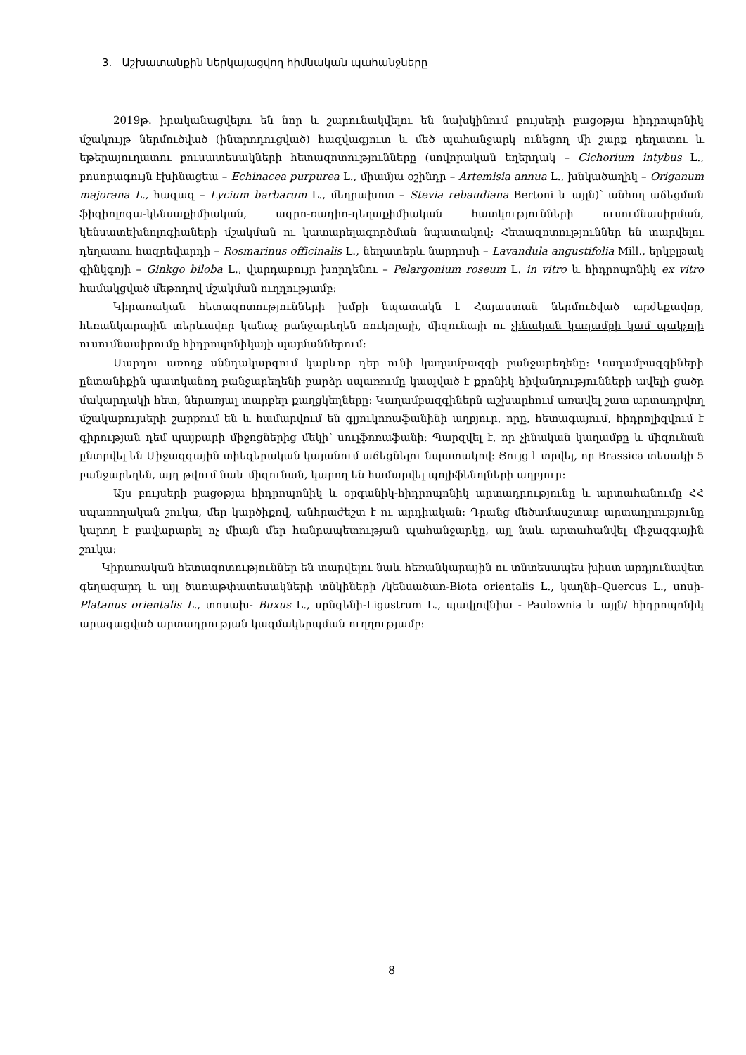3. Աշխատանքին ներկայացվող հիմնական պահանջները
2019թ. իրականացվելու են նոր և շարունակվելու են նախկինում բույսերի բացօթյա հիդրոպոնիկ մշակույթ ներմուծված (ինտրոդուցված) հազվագյուտ և մեծ պահանջարկ ունեցող մի շարք դեղատու և եթերայուղատու բուսատեսակների հետազոտությունները (սովորական եղերդակ – Cichorium intybus L., բոսորագույն էխինացեա – Echinacea purpurea L., միամյա օշինդր – Artemisia annua L., խնկածաղիկ – Origanum majorana L., հազազ – Lycium barbarum L., մեղրախոտ – Stevia rebaudiana Bertoni և այլն)՝ անհող աճեցման ֆիզիոլոգա-կենսաքիմիական, ագրո-ռադիո-դեղաքիմիական հատկությունների ուսումնասիրման, կենսատեխնոլոգիաների մշակման ու կատարելագործման նպատակով: Հետազոտություններ են տարվելու դեղատու հազրեվարդի – Rosmarinus officinalis L., նեղատերև նարդոսի – Lavandula angustifolia Mill., երկբլթակ գինկգոյի – Ginkgo biloba L., վարդաբույր խորդենու – Pelargonium roseum L. in vitro և հիդրոպոնիկ ex vitro համակցված մեթոդով մշակման ուղղությամբ:
Կիրառական հետազոտությունների խմբի նպատակն է Հայաստան ներմուծված արժեքավոր, հեռանկարային տերևավոր կանաչ բանջարեղեն ռուկոլայի, միզունայի ու չինական կաղամբի կամ պակչոյի ուսումնասիրումը հիդրոպոնիկայի պայմաններում:
Մարդու առողջ սննդակարգում կարևոր դեր ունի կաղամբազգի բանջարեղենը: Կաղամբազգիների ընտանիքին պատկանող բանջարեղենի բարձր սպառումը կապված է քրոնիկ հիվանդությունների ավելի ցածր մակարդակի հետ, ներառյալ տարբեր քաղցկեղները: Կաղամբազգիներն աշխարհում առավել շատ արտադրվող մշակաբույսերի շարքում են և համարվում են գլյուկոռաֆանինի աղբյուր, որը, հետագայում, հիդրոլիզվում է գիրության դեմ պայքարի միջոցներից մեկի՝ սուլֆոռաֆանի: Պարզվել է, որ չինական կաղամբը և միզունան ընտրվել են Միջազգային տիեզերական կայանում աճեցնելու նպատակով: Ցույց է տրվել, որ Brassica տեսակի 5 բանջարեղեն, այդ թվում նաև միզունան, կարող են համարվել պոլիֆենոլների աղբյուր:
Այս բույսերի բացօթյա հիդրոպոնիկ և օրգանիկ-հիդրոպոնիկ արտադրությունը և արտահանումը ՀՀ սպառողական շուկա, մեր կարծիքով, անհրաժեշտ է ու արդիական: Դրանց մեծամասշտաբ արտադրությունը կարող է բավարարել ոչ միայն մեր հանրապետության պահանջարկը, այլ նաև արտահանվել միջազգային շուկա:
Կիրառական հետազոտություններ են տարվելու նաև հեռանկարային ու տնտեսապես խիստ արդյունավետ գեղազարդ և այլ ծառաթփատեսակների տնկիների /կենսածառ-Biota orientalis L., կաղնի–Quercus L., սոսի-Platanus orientalis L., տոսախ- Buxus L., սրնգենի-Ligustrum L., պավլովնիա - Paulownia և այլն/ հիդրոպոնիկ արագացված արտադրության կազմակերպման ուղղությամբ:
8